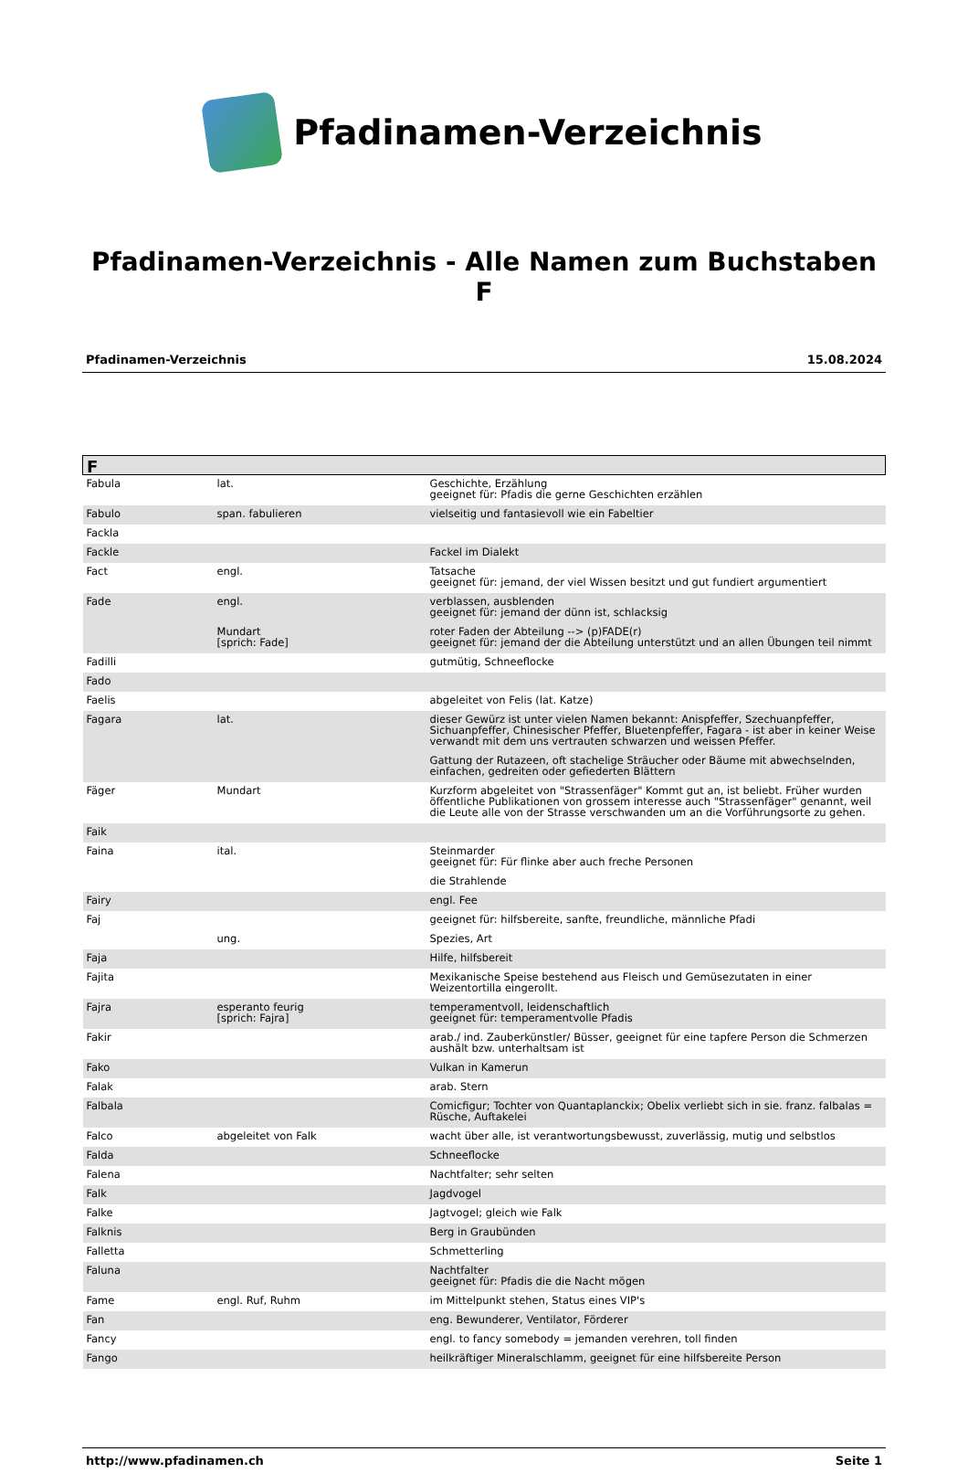Pfadinamen-Verzeichnis
Pfadinamen-Verzeichnis - Alle Namen zum Buchstaben F
Pfadinamen-Verzeichnis 15.08.2024
| F | | |
| --- | --- | --- |
| Fabula | lat. | Geschichte, Erzählung geeignet für: Pfadis die gerne Geschichten erzählen |
| Fabulo | span. fabulieren | vielseitig und fantasievoll wie ein Fabeltier |
| Fackla | | |
| Fackle | | Fackel im Dialekt |
| Fact | engl. | Tatsache geeignet für: jemand, der viel Wissen besitzt und gut fundiert argumentiert |
| Fade | engl. | verblassen, ausblenden geeignet für: jemand der dünn ist, schlacksig |
| | Mundart [sprich: Fade] | roter Faden der Abteilung --> (p)FADE(r) geeignet für: jemand der die Abteilung unterstützt und an allen Übungen teil nimmt |
| Fadilli | | gutmütig, Schneeflocke |
| Fado | | |
| Faelis | | abgeleitet von Felis (lat. Katze) |
| Fagara | lat. | dieser Gewürz ist unter vielen Namen bekannt: Anispfeffer, Szechuanpfeffer, Sichuanpfeffer, Chinesischer Pfeffer, Bluetenpfeffer, Fagara - ist aber in keiner Weise verwandt mit dem uns vertrauten schwarzen und weissen Pfeffer. |
| | | Gattung der Rutazeen, oft stachelige Sträucher oder Bäume mit abwechselnden, einfachen, gedreiten oder gefiederten Blättern |
| Fäger | Mundart | Kurzform abgeleitet von "Strassenfäger" Kommt gut an, ist beliebt. Früher wurden öffentliche Publikationen von grossem interesse auch "Strassenfäger" genannt, weil die Leute alle von der Strasse verschwanden um an die Vorführungsorte zu gehen. |
| Faik | | |
| Faina | ital. | Steinmarder geeignet für: Für flinke aber auch freche Personen |
| | | die Strahlende |
| Fairy | | engl. Fee |
| Faj | | geeignet für: hilfsbereite, sanfte, freundliche, männliche Pfadi |
| | ung. | Spezies, Art |
| Faja | | Hilfe, hilfsbereit |
| Fajita | | Mexikanische Speise bestehend aus Fleisch und Gemüsezutaten in einer Weizentortilla eingerollt. |
| Fajra | esperanto feurig [sprich: Fajra] | temperamentvoll, leidenschaftlich geeignet für: temperamentvolle Pfadis |
| Fakir | | arab./ ind. Zauberkünstler/ Büsser, geeignet für eine tapfere Person die Schmerzen aushält bzw. unterhaltsam ist |
| Fako | | Vulkan in Kamerun |
| Falak | | arab. Stern |
| Falbala | | Comicfigur; Tochter von Quantaplanckix; Obelix verliebt sich in sie. franz. falbalas = Rüsche, Auftakelei |
| Falco | abgeleitet von Falk | wacht über alle, ist verantwortungsbewusst, zuverlässig, mutig und selbstlos |
| Falda | | Schneeflocke |
| Falena | | Nachtfalter; sehr selten |
| Falk | | Jagdvogel |
| Falke | | Jagtvogel; gleich wie Falk |
| Falknis | | Berg in Graubünden |
| Falletta | | Schmetterling |
| Faluna | | Nachtfalter geeignet für: Pfadis die die Nacht mögen |
| Fame | engl. Ruf, Ruhm | im Mittelpunkt stehen, Status eines VIP's |
| Fan | | eng. Bewunderer, Ventilator, Förderer |
| Fancy | | engl. to fancy somebody = jemanden verehren, toll finden |
| Fango | | heilkräftiger Mineralschlamm, geeignet für eine hilfsbereite Person |
http://www.pfadinamen.ch Seite 1